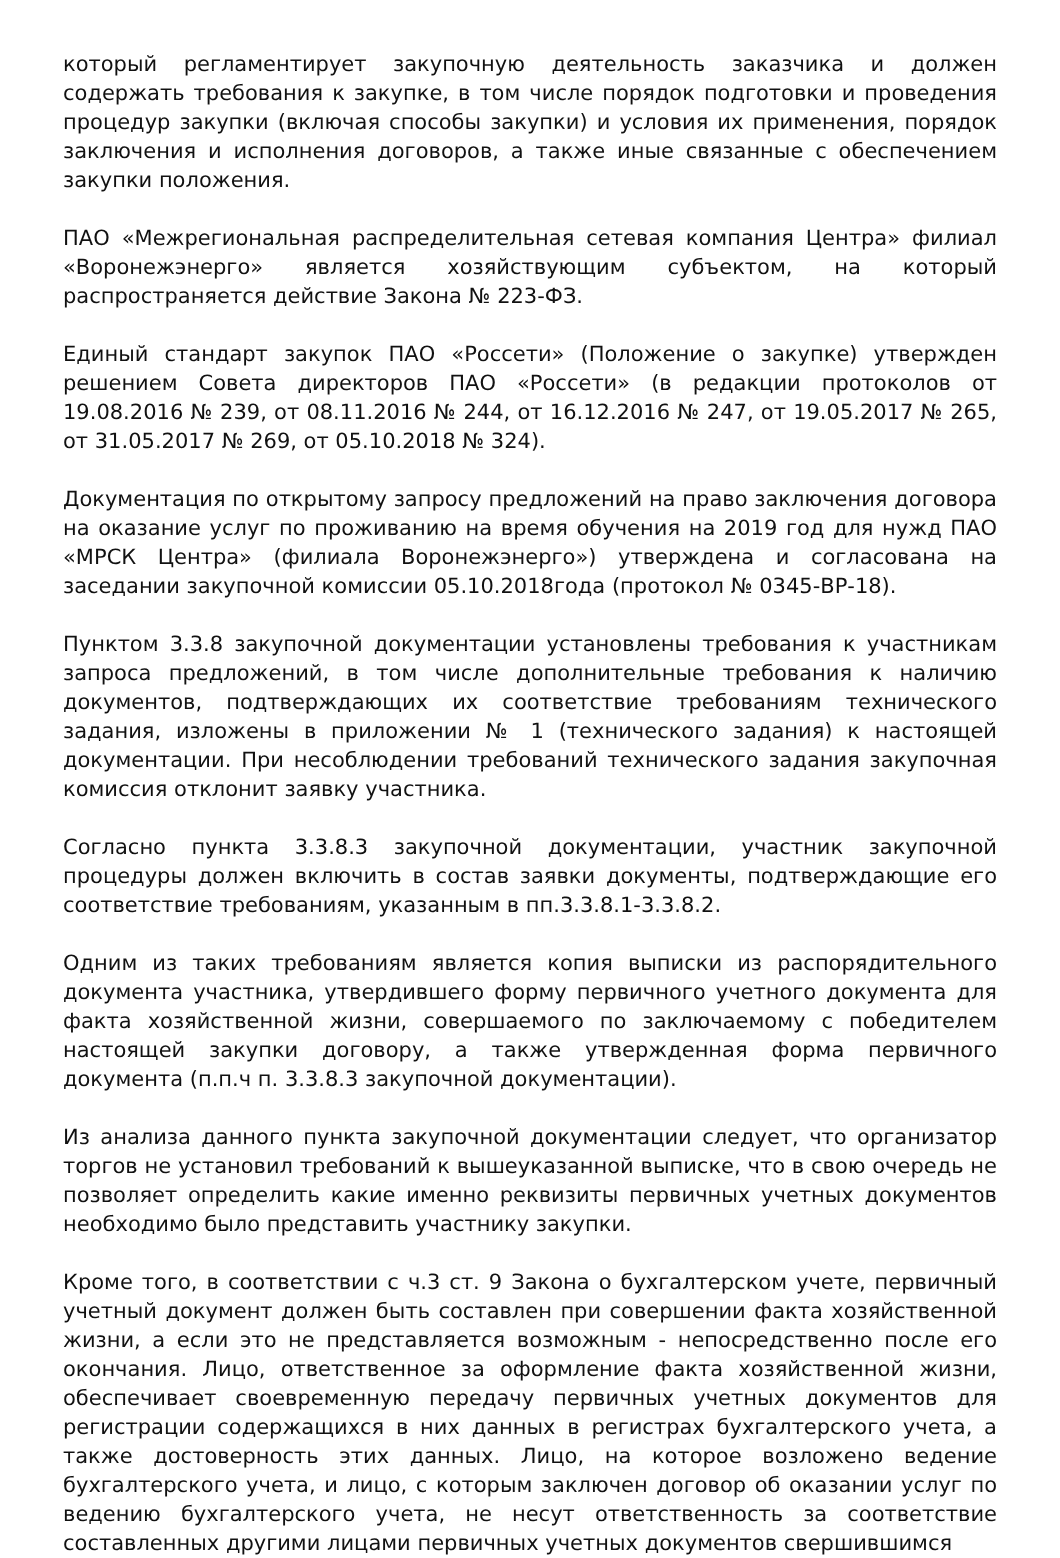который регламентирует закупочную деятельность заказчика и должен содержать требования к закупке, в том числе порядок подготовки и проведения процедур закупки (включая способы закупки) и условия их применения, порядок заключения и исполнения договоров, а также иные связанные с обеспечением закупки положения.
ПАО «Межрегиональная распределительная сетевая компания Центра» филиал «Воронежэнерго» является хозяйствующим субъектом, на который распространяется действие Закона № 223-ФЗ.
Единый стандарт закупок ПАО «Россети» (Положение о закупке) утвержден решением Совета директоров ПАО «Россети» (в редакции протоколов от 19.08.2016 № 239, от 08.11.2016 № 244, от 16.12.2016 № 247, от 19.05.2017 № 265, от 31.05.2017 № 269, от 05.10.2018 № 324).
Документация по открытому запросу предложений на право заключения договора на оказание услуг по проживанию на время обучения на 2019 год для нужд ПАО «МРСК Центра» (филиала Воронежэнерго») утверждена и согласована на заседании закупочной комиссии 05.10.2018года (протокол № 0345-ВР-18).
Пунктом 3.3.8 закупочной документации установлены требования к участникам запроса предложений, в том числе дополнительные требования к наличию документов, подтверждающих их соответствие требованиям технического задания, изложены в приложении № 1 (технического задания) к настоящей документации. При несоблюдении требований технического задания закупочная комиссия отклонит заявку участника.
Согласно пункта 3.3.8.3 закупочной документации, участник закупочной процедуры должен включить в состав заявки документы, подтверждающие его соответствие требованиям, указанным в пп.3.3.8.1-3.3.8.2.
Одним из таких требованиям является копия выписки из распорядительного документа участника, утвердившего форму первичного учетного документа для факта хозяйственной жизни, совершаемого по заключаемому с победителем настоящей закупки договору, а также утвержденная форма первичного документа (п.п.ч п. 3.3.8.3 закупочной документации).
Из анализа данного пункта закупочной документации следует, что организатор торгов не установил требований к вышеуказанной выписке, что в свою очередь не позволяет определить какие именно реквизиты первичных учетных документов необходимо было представить участнику закупки.
Кроме того, в соответствии с ч.3 ст. 9 Закона о бухгалтерском учете, первичный учетный документ должен быть составлен при совершении факта хозяйственной жизни, а если это не представляется возможным - непосредственно после его окончания. Лицо, ответственное за оформление факта хозяйственной жизни, обеспечивает своевременную передачу первичных учетных документов для регистрации содержащихся в них данных в регистрах бухгалтерского учета, а также достоверность этих данных. Лицо, на которое возложено ведение бухгалтерского учета, и лицо, с которым заключен договор об оказании услуг по ведению бухгалтерского учета, не несут ответственность за соответствие составленных другими лицами первичных учетных документов свершившимся